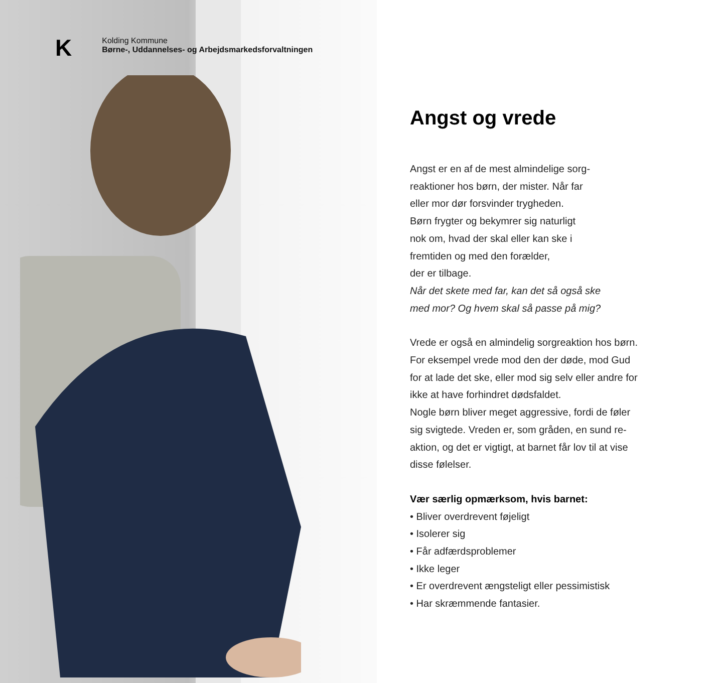K
Kolding Kommune
Børne-, Uddannelses- og Arbejdsmarkedsforvaltningen
Angst og vrede
Angst er en af de mest almindelige sorg-
reaktioner hos børn, der mister. Når far
eller mor dør forsvinder trygheden.
Børn frygter og bekymrer sig naturligt
nok om, hvad der skal eller kan ske i
fremtiden og med den forælder,
der er tilbage.
Når det skete med far, kan det så også ske
med mor? Og hvem skal så passe på mig?
Vrede er også en almindelig sorgreaktion hos børn.
For eksempel vrede mod den der døde, mod Gud
for at lade det ske, eller mod sig selv eller andre for
ikke at have forhindret dødsfaldet.
Nogle børn bliver meget aggressive, fordi de føler
sig svigtede. Vreden er, som gråden, en sund re-
aktion, og det er vigtigt, at barnet får lov til at vise
disse følelser.
Vær særlig opmærksom, hvis barnet:
• Bliver overdrevent føjeligt
• Isolerer sig
• Får adfærdsproblemer
• Ikke leger
• Er overdrevent ængsteligt eller pessimistisk
• Har skræmmende fantasier.